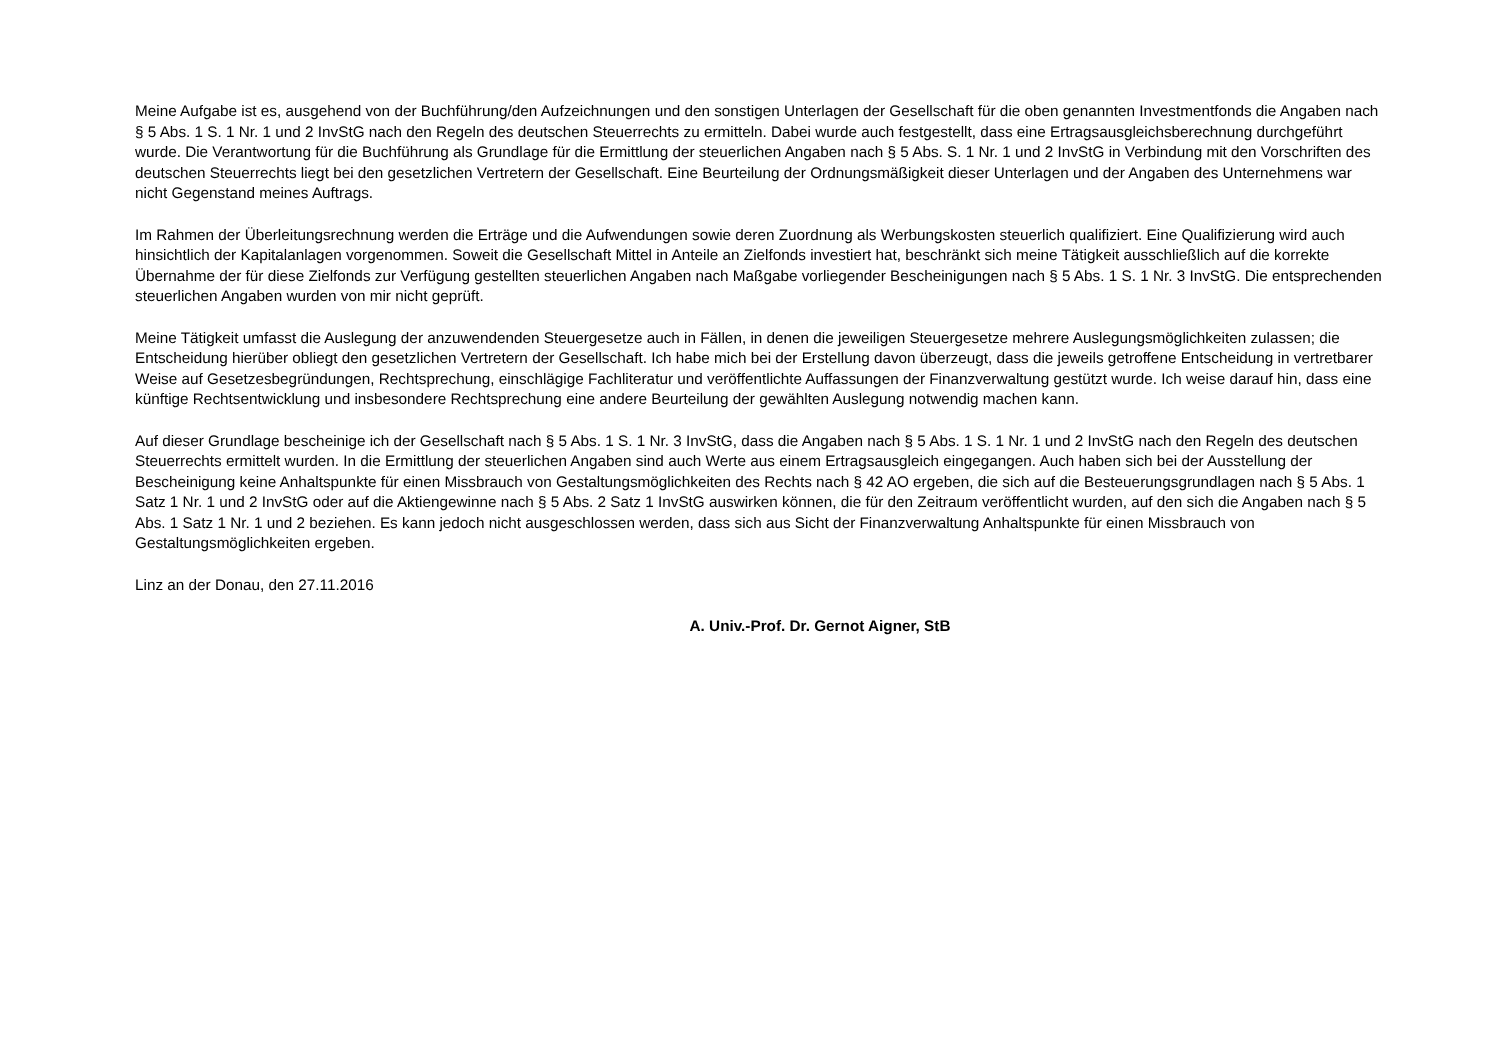Meine Aufgabe ist es, ausgehend von der Buchführung/den Aufzeichnungen und den sonstigen Unterlagen der Gesellschaft für die oben genannten Investmentfonds die Angaben nach § 5 Abs. 1 S. 1 Nr. 1 und 2 InvStG nach den Regeln des deutschen Steuerrechts zu ermitteln. Dabei wurde auch festgestellt, dass eine Ertragsausgleichsberechnung durchgeführt wurde. Die Verantwortung für die Buchführung als Grundlage für die Ermittlung der steuerlichen Angaben nach § 5 Abs. S. 1 Nr. 1 und 2 InvStG in Verbindung mit den Vorschriften des deutschen Steuerrechts liegt bei den gesetzlichen Vertretern der Gesellschaft. Eine Beurteilung der Ordnungsmäßigkeit dieser Unterlagen und der Angaben des Unternehmens war nicht Gegenstand meines Auftrags.
Im Rahmen der Überleitungsrechnung werden die Erträge und die Aufwendungen sowie deren Zuordnung als Werbungskosten steuerlich qualifiziert. Eine Qualifizierung wird auch hinsichtlich der Kapitalanlagen vorgenommen. Soweit die Gesellschaft Mittel in Anteile an Zielfonds investiert hat, beschränkt sich meine Tätigkeit ausschließlich auf die korrekte Übernahme der für diese Zielfonds zur Verfügung gestellten steuerlichen Angaben nach Maßgabe vorliegender Bescheinigungen nach § 5 Abs. 1 S. 1 Nr. 3 InvStG. Die entsprechenden steuerlichen Angaben wurden von mir nicht geprüft.
Meine Tätigkeit umfasst die Auslegung der anzuwendenden Steuergesetze auch in Fällen, in denen die jeweiligen Steuergesetze mehrere Auslegungsmöglichkeiten zulassen; die Entscheidung hierüber obliegt den gesetzlichen Vertretern der Gesellschaft. Ich habe mich bei der Erstellung davon überzeugt, dass die jeweils getroffene Entscheidung in vertretbarer Weise auf Gesetzesbegründungen, Rechtsprechung, einschlägige Fachliteratur und veröffentlichte Auffassungen der Finanzverwaltung gestützt wurde. Ich weise darauf hin, dass eine künftige Rechtsentwicklung und insbesondere Rechtsprechung eine andere Beurteilung der gewählten Auslegung notwendig machen kann.
Auf dieser Grundlage bescheinige ich der Gesellschaft nach § 5 Abs. 1 S. 1 Nr. 3 InvStG, dass die Angaben nach § 5 Abs. 1 S. 1 Nr. 1 und 2 InvStG nach den Regeln des deutschen Steuerrechts ermittelt wurden. In die Ermittlung der steuerlichen Angaben sind auch Werte aus einem Ertragsausgleich eingegangen. Auch haben sich bei der Ausstellung der Bescheinigung keine Anhaltspunkte für einen Missbrauch von Gestaltungsmöglichkeiten des Rechts nach § 42 AO ergeben, die sich auf die Besteuerungsgrundlagen nach § 5 Abs. 1 Satz 1 Nr. 1 und 2 InvStG oder auf die Aktiengewinne nach § 5 Abs. 2 Satz 1 InvStG auswirken können, die für den Zeitraum veröffentlicht wurden, auf den sich die Angaben nach § 5 Abs. 1 Satz 1 Nr. 1 und 2 beziehen. Es kann jedoch nicht ausgeschlossen werden, dass sich aus Sicht der Finanzverwaltung Anhaltspunkte für einen Missbrauch von Gestaltungsmöglichkeiten ergeben.
Linz an der Donau, den 27.11.2016
A. Univ.-Prof. Dr. Gernot Aigner, StB